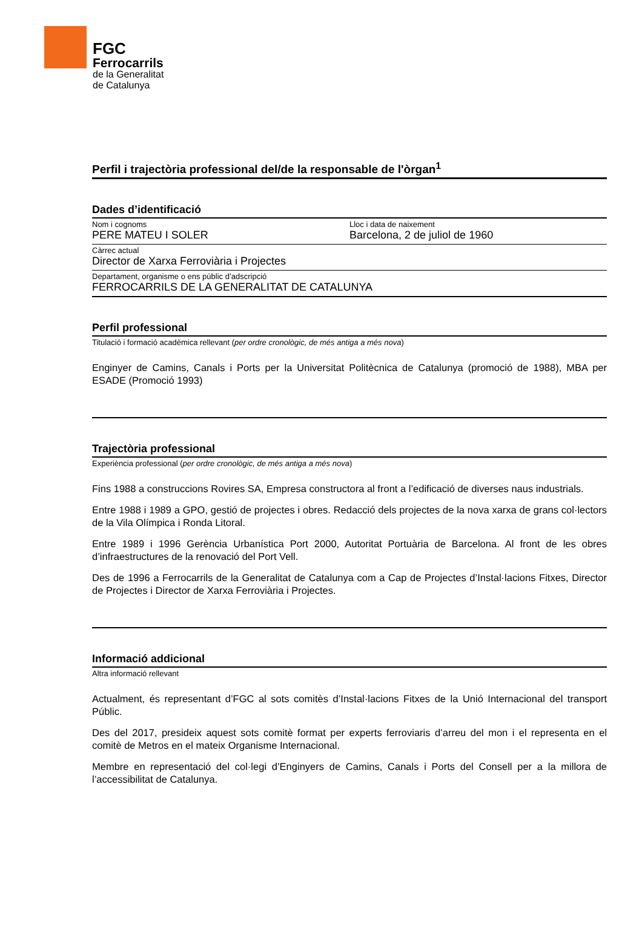FGC
Ferrocarrils
de la Generalitat
de Catalunya
Perfil i trajectòria professional del/de la responsable de l'òrgan<sup>1</sup>
Dades d’identificació
Nom i cognoms
PERE MATEU I SOLER
Lloc i data de naixement
Barcelona, 2 de juliol de 1960
Càrrec actual
Director de Xarxa Ferroviària i Projectes
Departament, organisme o ens públic d’adscripció
FERROCARRILS DE LA GENERALITAT DE CATALUNYA
Perfil professional
Titulació i formació acadèmica rellevant (per ordre cronològic, de més antiga a més nova)
Enginyer de Camins, Canals i Ports per la Universitat Politècnica de Catalunya (promoció de 1988), MBA per ESADE (Promoció 1993)
Trajectòria professional
Experiència professional (per ordre cronològic, de més antiga a més nova)
Fins 1988 a construccions Rovires SA, Empresa constructora al front a l’edificació de diverses naus industrials.
Entre 1988 i 1989 a GPO, gestió de projectes i obres. Redacció dels projectes de la nova xarxa de grans col·lectors de la Vila Olímpica i Ronda Litoral.
Entre 1989 i 1996 Gerència Urbanística Port 2000, Autoritat Portuària de Barcelona. Al front de les obres d’infraestructures de la renovació del Port Vell.
Des de 1996 a Ferrocarrils de la Generalitat de Catalunya com a Cap de Projectes d’Instal·lacions Fitxes, Director de Projectes i Director de Xarxa Ferroviària i Projectes.
Informació addicional
Altra informació rellevant
Actualment, és representant d’FGC al sots comitès d’Instal·lacions Fitxes de la Unió Internacional del transport Públic.
Des del 2017, presideix aquest sots comitè format per experts ferroviaris d’arreu del mon i el representa en el comitè de Metros en el mateix Organisme Internacional.
Membre en representació del col·legi d’Enginyers de Camins, Canals i Ports del Consell per a la millora de l’accessibilitat de Catalunya.